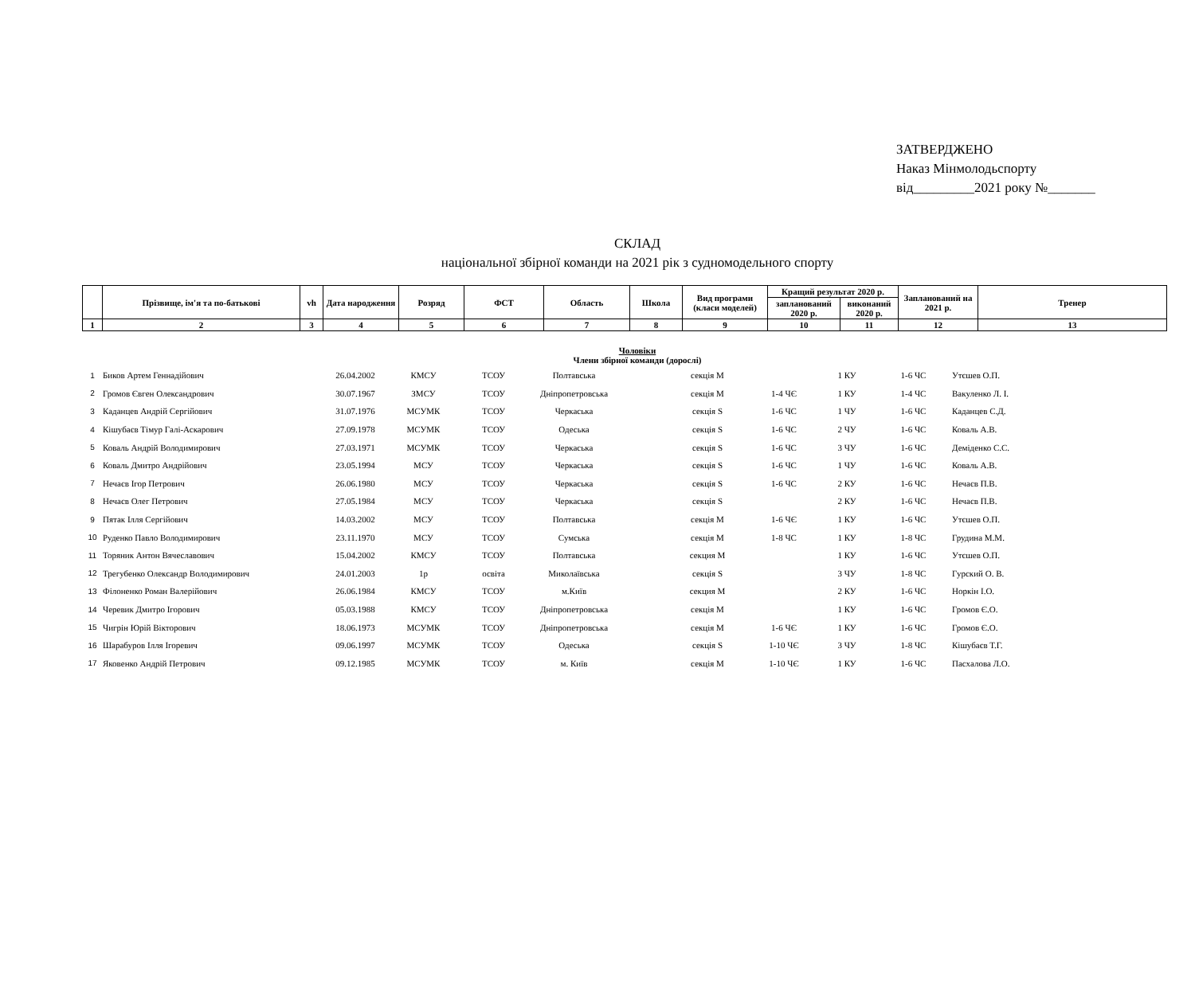ЗАТВЕРДЖЕНО
Наказ Мінмолодьспорту
від_________2021 року №_______
СКЛАД
національної збірної команди на 2021 рік з судномодельного спорту
| | Прізвище, ім'я та по-батькові | vh | Дата народження | Розряд | ФСТ | Область | Школа | Вид програми (класи моделей) | Кращий результат 2020 р. | | Запланований на 2021 р. | Тренер |
| | | | | | | | | | запланований 2020 р. | виконаний 2020 р. | | |
| 1 | 2 | 3 | 4 | 5 | 6 | 7 | 8 | 9 | 10 | 11 | 12 | 13 |
Чоловіки
Члени збірної команди (дорослі)
| 1 | Биков Артем Геннадійович | | 26.04.2002 | КМСУ | ТСОУ | Полтавська | | секція М | | 1 КУ | 1-6 ЧС | Утєшев О.П. |
| 2 | Громов Євген Олександрович | | 30.07.1967 | ЗМСУ | ТСОУ | Дніпропетровська | | секція М | 1-4 ЧЄ | 1 КУ | 1-4 ЧС | Вакуленко Л. І. |
| 3 | Каданцев Андрій Сергійович | | 31.07.1976 | МСУМК | ТСОУ | Черкаська | | секція S | 1-6 ЧС | 1 ЧУ | 1-6 ЧС | Каданцев С.Д. |
| 4 | Кішубаєв Тімур Галі-Аскарович | | 27.09.1978 | МСУМК | ТСОУ | Одеська | | секція S | 1-6 ЧС | 2 ЧУ | 1-6 ЧС | Коваль А.В. |
| 5 | Коваль Андрій Володимирович | | 27.03.1971 | МСУМК | ТСОУ | Черкаська | | секція S | 1-6 ЧС | 3 ЧУ | 1-6 ЧС | Деміденко С.С. |
| 6 | Коваль Дмитро Андрійович | | 23.05.1994 | МСУ | ТСОУ | Черкаська | | секція S | 1-6 ЧС | 1 ЧУ | 1-6 ЧС | Коваль А.В. |
| 7 | Нечаєв Ігор Петрович | | 26.06.1980 | МСУ | ТСОУ | Черкаська | | секція S | 1-6 ЧС | 2 КУ | 1-6 ЧС | Нечаєв П.В. |
| 8 | Нечаєв Олег Петрович | | 27.05.1984 | МСУ | ТСОУ | Черкаська | | секція S | | 2 КУ | 1-6 ЧС | Нечаєв П.В. |
| 9 | Пятак Ілля Сергійович | | 14.03.2002 | МСУ | ТСОУ | Полтавська | | секція М | 1-6 ЧЄ | 1 КУ | 1-6 ЧС | Утєшев О.П. |
| 10 | Руденко Павло Володимирович | | 23.11.1970 | МСУ | ТСОУ | Сумська | | секція М | 1-8 ЧС | 1 КУ | 1-8 ЧС | Грудина М.М. |
| 11 | Торяник Антон Вячеславович | | 15.04.2002 | КМСУ | ТСОУ | Полтавська | | секция М | | 1 КУ | 1-6 ЧС | Утєшев О.П. |
| 12 | Трегубенко Олександр Володимирович | | 24.01.2003 | 1р | освіта | Миколаївська | | секція S | | 3 ЧУ | 1-8 ЧС | Гурский О. В. |
| 13 | Філоненко Роман Валерійович | | 26.06.1984 | КМСУ | ТСОУ | м.Київ | | секция М | | 2 КУ | 1-6 ЧС | Норкін І.О. |
| 14 | Черевик Дмитро Ігорович | | 05.03.1988 | КМСУ | ТСОУ | Дніпропетровська | | секція М | | 1 КУ | 1-6 ЧС | Громов Є.О. |
| 15 | Чигрін Юрій Вікторович | | 18.06.1973 | МСУМК | ТСОУ | Дніпропетровська | | секція М | 1-6 ЧЄ | 1 КУ | 1-6 ЧС | Громов Є.О. |
| 16 | Шарабуров Ілля Ігоревич | | 09.06.1997 | МСУМК | ТСОУ | Одеська | | секція S | 1-10 ЧЄ | 3 ЧУ | 1-8 ЧС | Кішубаєв Т.Г. |
| 17 | Яковенко Андрій Петрович | | 09.12.1985 | МСУМК | ТСОУ | м. Київ | | секція М | 1-10 ЧЄ | 1 КУ | 1-6 ЧС | Пасхалова Л.О. |